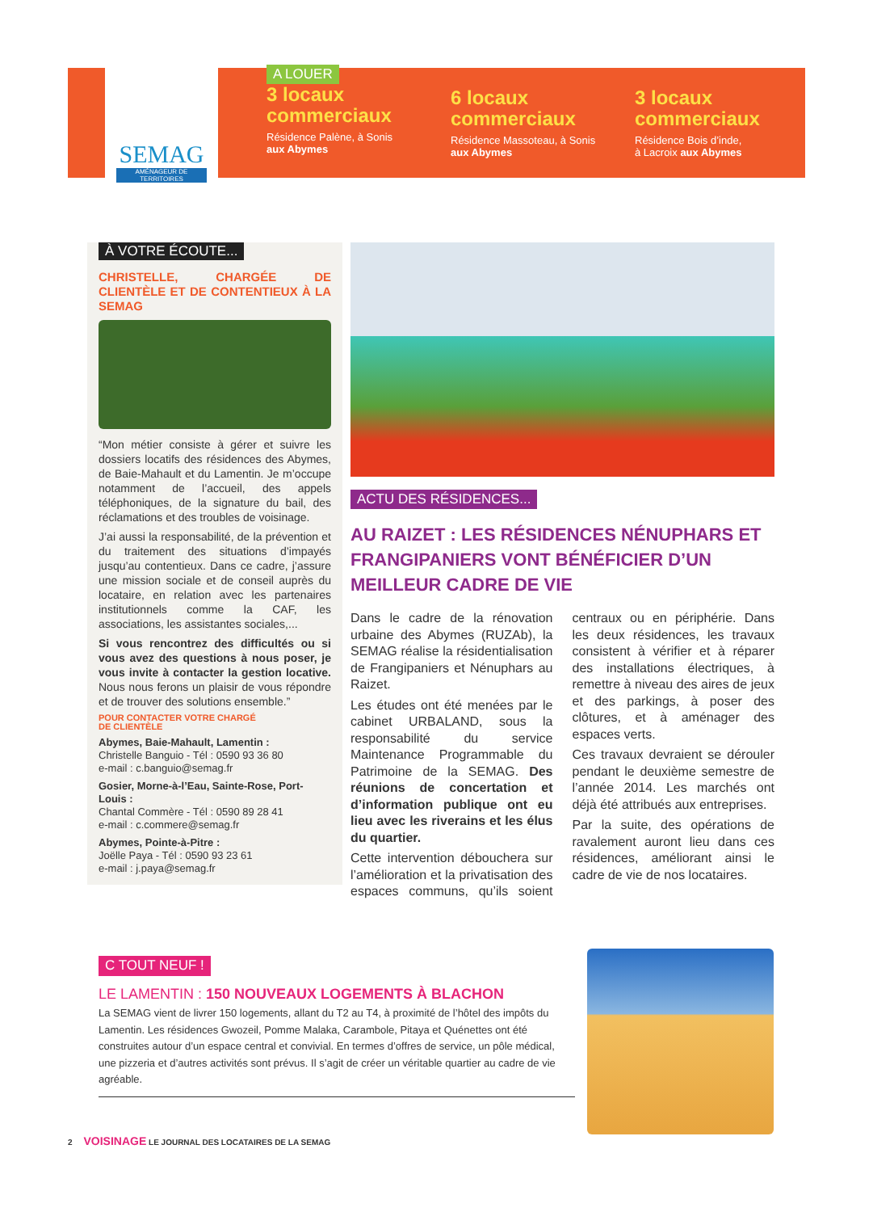SEMAG
AMÉNAGEUR DE TERRITOIRES
A LOUER
3 locaux commerciaux
Résidence Palène, à Sonis
aux Abymes
6 locaux commerciaux
Résidence Massoteau, à Sonis
aux Abymes
3 locaux commerciaux
Résidence Bois d’inde,
à Lacroix aux Abymes
À VOTRE ÉCOUTE...
CHRISTELLE, CHARGÉE DE CLIENTÈLE ET DE CONTENTIEUX À LA SEMAG
“Mon métier consiste à gérer et suivre les dossiers locatifs des résidences des Abymes, de Baie-Mahault et du Lamentin. Je m’occupe notamment de l’accueil, des appels téléphoniques, de la signature du bail, des réclamations et des troubles de voisinage.
J’ai aussi la responsabilité, de la prévention et du traitement des situations d’impayés jusqu’au contentieux. Dans ce cadre, j’assure une mission sociale et de conseil auprès du locataire, en relation avec les partenaires institutionnels comme la CAF, les associations, les assistantes sociales,...
Si vous rencontrez des difficultés ou si vous avez des questions à nous poser, je vous invite à contacter la gestion locative. Nous nous ferons un plaisir de vous répondre et de trouver des solutions ensemble.”
POUR CONTACTER VOTRE CHARGÉ
DE CLIENTÈLE
Abymes, Baie-Mahault, Lamentin :
Christelle Banguio - Tél : 0590 93 36 80
e-mail : c.banguio@semag.fr
Gosier, Morne-à-l’Eau, Sainte-Rose, Port-Louis :
Chantal Commère - Tél : 0590 89 28 41
e-mail : c.commere@semag.fr
Abymes, Pointe-à-Pitre :
Joëlle Paya - Tél : 0590 93 23 61
e-mail : j.paya@semag.fr
ACTU DES RÉSIDENCES...
AU RAIZET : LES RÉSIDENCES NÉNUPHARS ET FRANGIPANIERS VONT BÉNÉFICIER D’UN MEILLEUR CADRE DE VIE
Dans le cadre de la rénovation urbaine des Abymes (RUZAb), la SEMAG réalise la résidentialisation de Frangipaniers et Nénuphars au Raizet.
Les études ont été menées par le cabinet URBALAND, sous la responsabilité du service Maintenance Programmable du Patrimoine de la SEMAG. Des réunions de concertation et d’information publique ont eu lieu avec les riverains et les élus du quartier.
Cette intervention débouchera sur l’amélioration et la privatisation des espaces communs, qu’ils soient centraux ou en périphérie. Dans les deux résidences, les travaux consistent à vérifier et à réparer des installations électriques, à remettre à niveau des aires de jeux et des parkings, à poser des clôtures, et à aménager des espaces verts.
Ces travaux devraient se dérouler pendant le deuxième semestre de l’année 2014. Les marchés ont déjà été attribués aux entreprises.
Par la suite, des opérations de ravalement auront lieu dans ces résidences, améliorant ainsi le cadre de vie de nos locataires.
C TOUT NEUF !
LE LAMENTIN : 150 NOUVEAUX LOGEMENTS À BLACHON
La SEMAG vient de livrer 150 logements, allant du T2 au T4, à proximité de l’hôtel des impôts du Lamentin. Les résidences Gwozeil, Pomme Malaka, Carambole, Pitaya et Quénettes ont été construites autour d’un espace central et convivial. En termes d’offres de service, un pôle médical, une pizzeria et d’autres activités sont prévus. Il s’agit de créer un véritable quartier au cadre de vie agréable.
2 VOISINAGE LE JOURNAL DES LOCATAIRES DE LA SEMAG